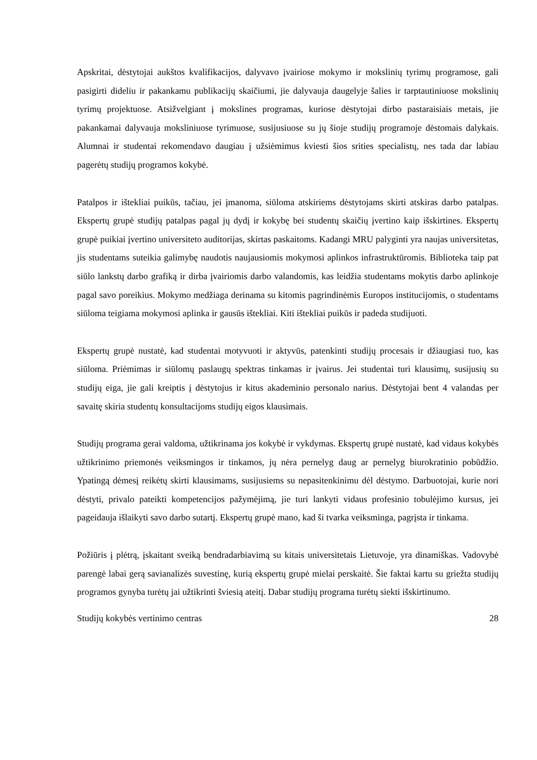Apskritai, dėstytojai aukštos kvalifikacijos, dalyvavo įvairiose mokymo ir mokslinių tyrimų programose, gali pasigirti dideliu ir pakankamu publikacijų skaičiumi, jie dalyvauja daugelyje šalies ir tarptautiniuose mokslinių tyrimų projektuose. Atsižvelgiant į mokslines programas, kuriose dėstytojai dirbo pastaraisiais metais, jie pakankamai dalyvauja moksliniuose tyrimuose, susijusiuose su jų šioje studijų programoje dėstomais dalykais. Alumnai ir studentai rekomendavo daugiau į užsiėmimus kviesti šios srities specialistų, nes tada dar labiau pagerėtų studijų programos kokybė.
Patalpos ir ištekliai puikūs, tačiau, jei įmanoma, siūloma atskiriems dėstytojams skirti atskiras darbo patalpas. Ekspertų grupė studijų patalpas pagal jų dydį ir kokybę bei studentų skaičių įvertino kaip išskirtines. Ekspertų grupė puikiai įvertino universiteto auditorijas, skirtas paskaitoms. Kadangi MRU palyginti yra naujas universitetas, jis studentams suteikia galimybę naudotis naujausiomis mokymosi aplinkos infrastruktūromis. Biblioteka taip pat siūlo lankstų darbo grafiką ir dirba įvairiomis darbo valandomis, kas leidžia studentams mokytis darbo aplinkoje pagal savo poreikius. Mokymo medžiaga derinama su kitomis pagrindinėmis Europos institucijomis, o studentams siūloma teigiama mokymosi aplinka ir gausūs ištekliai. Kiti ištekliai puikūs ir padeda studijuoti.
Ekspertų grupė nustatė, kad studentai motyvuoti ir aktyvūs, patenkinti studijų procesais ir džiaugiasi tuo, kas siūloma. Priėmimas ir siūlomų paslaugų spektras tinkamas ir įvairus. Jei studentai turi klausimų, susijusių su studijų eiga, jie gali kreiptis į dėstytojus ir kitus akademinio personalo narius. Dėstytojai bent 4 valandas per savaitę skiria studentų konsultacijoms studijų eigos klausimais.
Studijų programa gerai valdoma, užtikrinama jos kokybė ir vykdymas. Ekspertų grupė nustatė, kad vidaus kokybės užtikrinimo priemonės veiksmingos ir tinkamos, jų nėra pernelyg daug ar pernelyg biurokratinio pobūdžio. Ypatingą dėmesį reikėtų skirti klausimams, susijusiems su nepasitenkinimu dėl dėstymo. Darbuotojai, kurie nori dėstyti, privalo pateikti kompetencijos pažymėjimą, jie turi lankyti vidaus profesinio tobulėjimo kursus, jei pageidauja išlaikyti savo darbo sutartį. Ekspertų grupė mano, kad ši tvarka veiksminga, pagrįsta ir tinkama.
Požiūris į plėtrą, įskaitant sveiką bendradarbiavimą su kitais universitetais Lietuvoje, yra dinamiškas. Vadovybė parengė labai gerą savianalizės suvestinę, kurią ekspertų grupė mielai perskaitė. Šie faktai kartu su griežta studijų programos gynyba turėtų jai užtikrinti šviesią ateitį. Dabar studijų programa turėtų siekti išskirtinumo.
Studijų kokybės vertinimo centras 28